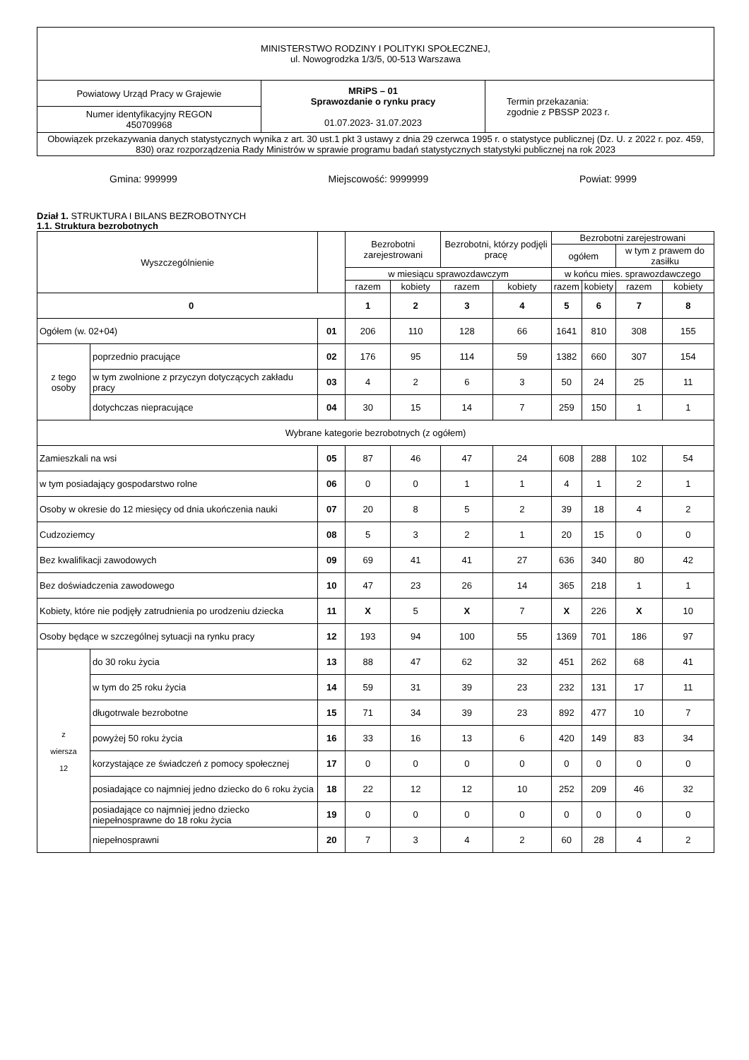| MINISTERSTWO RODZINY I POLITYKI SPOŁECZNEJ, ul. Nowogrodzka 1/3/5, 00-513 Warszawa | | |
| Powiatowy Urząd Pracy w Grajewie | MRiPS – 01 Sprawozdanie o rynku pracy 01.07.2023- 31.07.2023 | Termin przekazania: zgodnie z PBSSP 2023 r. |
| Numer identyfikacyjny REGON 450709968 | | |
| Obowiązek przekazywania danych statystycznych wynika z art. 30 ust.1 pkt 3 ustawy z dnia 29 czerwca 1995 r. o statystyce publicznej (Dz. U. z 2022 r. poz. 459, 830) oraz rozporządzenia Rady Ministrów w sprawie programu badań statystycznych statystyki publicznej na rok 2023 | | |
Gmina: 999999 Miejscowość: 9999999 Powiat: 9999
Dział 1. STRUKTURA I BILANS BEZROBOTNYCH
1.1. Struktura bezrobotnych
| Wyszczególnienie | | | Bezrobotni zarejestrowani | | Bezrobotni, którzy podjęli pracę | | Bezrobotni zarejestrowani | | | |
| --- | --- | --- | --- | --- | --- | --- | --- | --- | --- | --- |
| | | | | | | | ogółem | | w tym z prawem do zasiłku | |
| | | | w miesiącu sprawozdawczym | | | | w końcu mies. sprawozdawczego | | | |
| | | | razem | kobiety | razem | kobiety | razem | kobiety | razem | kobiety |
| 0 | | | 1 | 2 | 3 | 4 | 5 | 6 | 7 | 8 |
| Ogółem (w. 02+04) | | 01 | 206 | 110 | 128 | 66 | 1641 | 810 | 308 | 155 |
| z tego osoby | poprzednio pracujące | 02 | 176 | 95 | 114 | 59 | 1382 | 660 | 307 | 154 |
| | w tym zwolnione z przyczyn dotyczących zakładu pracy | 03 | 4 | 2 | 6 | 3 | 50 | 24 | 25 | 11 |
| | dotychczas niepracujące | 04 | 30 | 15 | 14 | 7 | 259 | 150 | 1 | 1 |
| Wybrane kategorie bezrobotnych (z ogółem) | | | | | | | | | | |
| Zamieszkali na wsi | | 05 | 87 | 46 | 47 | 24 | 608 | 288 | 102 | 54 |
| w tym posiadający gospodarstwo rolne | | 06 | 0 | 0 | 1 | 1 | 4 | 1 | 2 | 1 |
| Osoby w okresie do 12 miesięcy od dnia ukończenia nauki | | 07 | 20 | 8 | 5 | 2 | 39 | 18 | 4 | 2 |
| Cudzoziemcy | | 08 | 5 | 3 | 2 | 1 | 20 | 15 | 0 | 0 |
| Bez kwalifikacji zawodowych | | 09 | 69 | 41 | 41 | 27 | 636 | 340 | 80 | 42 |
| Bez doświadczenia zawodowego | | 10 | 47 | 23 | 26 | 14 | 365 | 218 | 1 | 1 |
| Kobiety, które nie podjęły zatrudnienia po urodzeniu dziecka | | 11 | X | 5 | X | 7 | X | 226 | X | 10 |
| Osoby będące w szczególnej sytuacji na rynku pracy | | 12 | 193 | 94 | 100 | 55 | 1369 | 701 | 186 | 97 |
| z wiersza 12 | do 30 roku życia | 13 | 88 | 47 | 62 | 32 | 451 | 262 | 68 | 41 |
| | w tym do 25 roku życia | 14 | 59 | 31 | 39 | 23 | 232 | 131 | 17 | 11 |
| | długotrwale bezrobotne | 15 | 71 | 34 | 39 | 23 | 892 | 477 | 10 | 7 |
| | powyżej 50 roku życia | 16 | 33 | 16 | 13 | 6 | 420 | 149 | 83 | 34 |
| | korzystające ze świadczeń z pomocy społecznej | 17 | 0 | 0 | 0 | 0 | 0 | 0 | 0 | 0 |
| | posiadające co najmniej jedno dziecko do 6 roku życia | 18 | 22 | 12 | 12 | 10 | 252 | 209 | 46 | 32 |
| | posiadające co najmniej jedno dziecko niepełnosprawne do 18 roku życia | 19 | 0 | 0 | 0 | 0 | 0 | 0 | 0 | 0 |
| | niepełnosprawni | 20 | 7 | 3 | 4 | 2 | 60 | 28 | 4 | 2 |